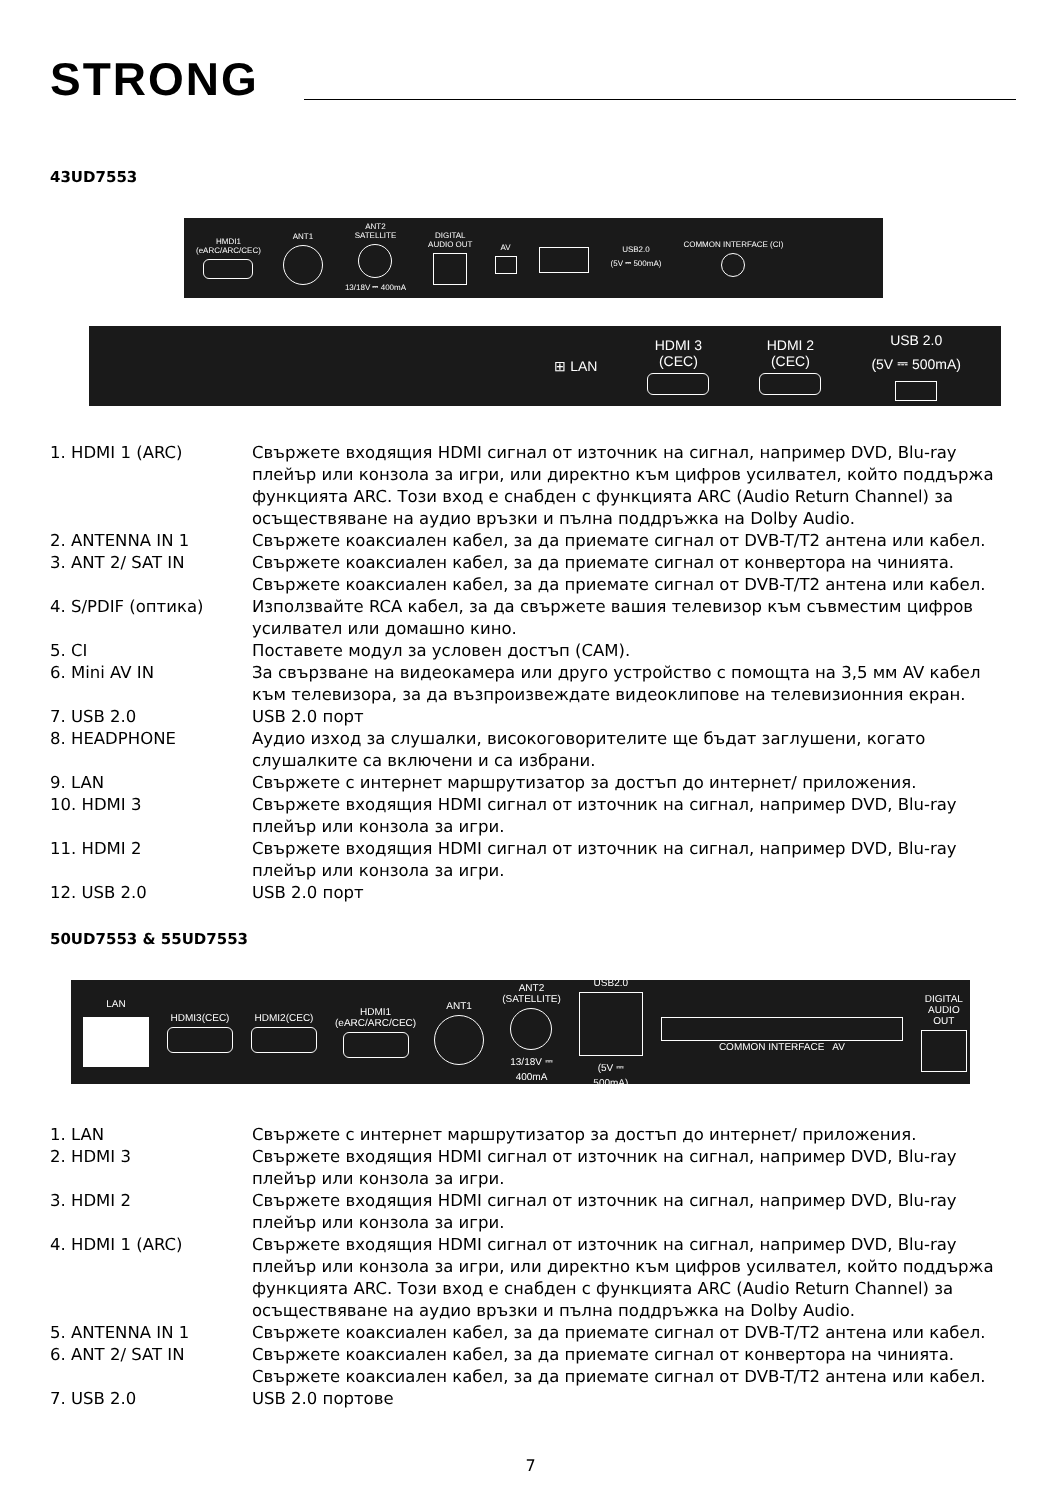STRONG
43UD7553
HMDI1
(eARC/ARC/CEC)
ANT1
ANT2
SATELLITE
13/18V ⎓ 400mA
DIGITAL
AUDIO OUT
AV
USB2.0
(5V ⎓ 500mA)
COMMON INTERFACE (CI)
⊞ LAN
HDMI 3
(CEC)
HDMI 2
(CEC)
USB 2.0
(5V ⎓ 500mA)
1. HDMI 1 (ARC) Свържете входящия HDMI сигнал от източник на сигнал, например DVD, Blu-ray плейър или конзола за игри, или директно към цифров усилвател, който поддържа функцията ARC. Този вход е снабден с функцията ARC (Audio Return Channel) за осъществяване на аудио връзки и пълна поддръжка на Dolby Audio.
2. ANTENNA IN 1 Свържете коаксиален кабел, за да приемате сигнал от DVB-T/T2 антена или кабел.
3. ANT 2/ SAT IN Свържете коаксиален кабел, за да приемате сигнал от конвертора на чинията. Свържете коаксиален кабел, за да приемате сигнал от DVB-T/T2 антена или кабел.
4. S/PDIF (оптика) Използвайте RCA кабел, за да свържете вашия телевизор към съвместим цифров усилвател или домашно кино.
5. CI Поставете модул за условен достъп (CAM).
6. Mini AV IN За свързване на видеокамера или друго устройство с помощта на 3,5 мм AV кабел към телевизора, за да възпроизвеждате видеоклипове на телевизионния екран.
7. USB 2.0 USB 2.0 порт
8. HEADPHONE Аудио изход за слушалки, високоговорителите ще бъдат заглушени, когато слушалките са включени и са избрани.
9. LAN Свържете с интернет маршрутизатор за достъп до интернет/ приложения.
10. HDMI 3 Свържете входящия HDMI сигнал от източник на сигнал, например DVD, Blu-ray плейър или конзола за игри.
11. HDMI 2 Свържете входящия HDMI сигнал от източник на сигнал, например DVD, Blu-ray плейър или конзола за игри.
12. USB 2.0 USB 2.0 порт
50UD7553 & 55UD7553
LAN HDMI3(CEC) HDMI2(CEC)
HDMI1
(eARC/ARC/CEC)
ANT1
ANT2
(SATELLITE)
13/18V ⎓ 400mA
USB2.0
(5V ⎓ 500mA)
COMMON INTERFACE AV
DIGITAL
AUDIO OUT
1. LAN Свържете с интернет маршрутизатор за достъп до интернет/ приложения.
2. HDMI 3 Свържете входящия HDMI сигнал от източник на сигнал, например DVD, Blu-ray плейър или конзола за игри.
3. HDMI 2 Свържете входящия HDMI сигнал от източник на сигнал, например DVD, Blu-ray плейър или конзола за игри.
4. HDMI 1 (ARC) Свържете входящия HDMI сигнал от източник на сигнал, например DVD, Blu-ray плейър или конзола за игри, или директно към цифров усилвател, който поддържа функцията ARC. Този вход е снабден с функцията ARC (Audio Return Channel) за осъществяване на аудио връзки и пълна поддръжка на Dolby Audio.
5. ANTENNA IN 1 Свържете коаксиален кабел, за да приемате сигнал от DVB-T/T2 антена или кабел.
6. ANT 2/ SAT IN Свържете коаксиален кабел, за да приемате сигнал от конвертора на чинията. Свържете коаксиален кабел, за да приемате сигнал от DVB-T/T2 антена или кабел.
7. USB 2.0 USB 2.0 портове
7